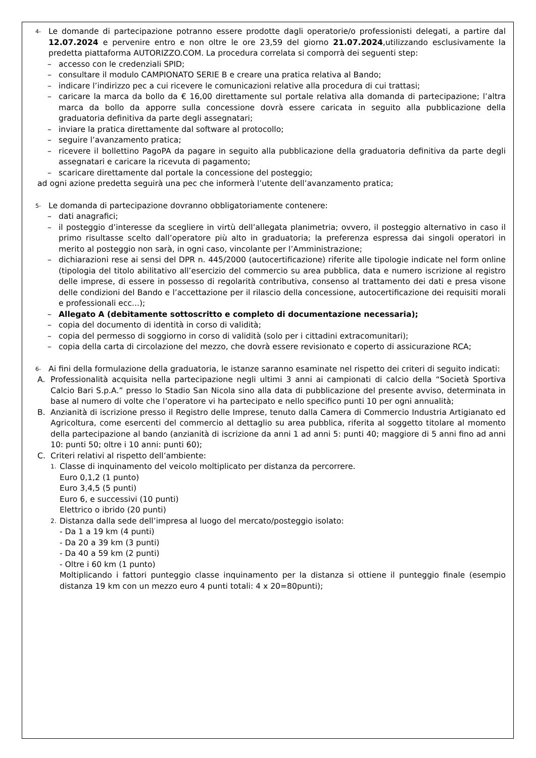4-
Le domande di partecipazione potranno essere prodotte dagli operatorie/o professionisti delegati, a partire dal 12.07.2024 e pervenire entro e non oltre le ore 23,59 del giorno 21.07.2024,utilizzando esclusivamente la predetta piattaforma AUTORIZZO.COM. La procedura correlata si comporrà dei seguenti step:
– accesso con le credenziali SPID;
– consultare il modulo CAMPIONATO SERIE B e creare una pratica relativa al Bando;
– indicare l’indirizzo pec a cui ricevere le comunicazioni relative alla procedura di cui trattasi;
– caricare la marca da bollo da € 16,00 direttamente sul portale relativa alla domanda di partecipazione; l’altra marca da bollo da apporre sulla concessione dovrà essere caricata in seguito alla pubblicazione della graduatoria definitiva da parte degli assegnatari;
– inviare la pratica direttamente dal software al protocollo;
– seguire l’avanzamento pratica;
– ricevere il bollettino PagoPA da pagare in seguito alla pubblicazione della graduatoria definitiva da parte degli assegnatari e caricare la ricevuta di pagamento;
– scaricare direttamente dal portale la concessione del posteggio;
ad ogni azione predetta seguirà una pec che informerà l’utente dell’avanzamento pratica;
5-
Le domanda di partecipazione dovranno obbligatoriamente contenere:
– dati anagrafici;
– il posteggio d’interesse da scegliere in virtù dell’allegata planimetria; ovvero, il posteggio alternativo in caso il primo risultasse scelto dall’operatore più alto in graduatoria; la preferenza espressa dai singoli operatori in merito al posteggio non sarà, in ogni caso, vincolante per l’Amministrazione;
– dichiarazioni rese ai sensi del DPR n. 445/2000 (autocertificazione) riferite alle tipologie indicate nel form online (tipologia del titolo abilitativo all’esercizio del commercio su area pubblica, data e numero iscrizione al registro delle imprese, di essere in possesso di regolarità contributiva, consenso al trattamento dei dati e presa visone delle condizioni del Bando e l’accettazione per il rilascio della concessione, autocertificazione dei requisiti morali e professionali ecc...);
– Allegato A (debitamente sottoscritto e completo di documentazione necessaria);
– copia del documento di identità in corso di validità;
– copia del permesso di soggiorno in corso di validità (solo per i cittadini extracomunitari);
– copia della carta di circolazione del mezzo, che dovrà essere revisionato e coperto di assicurazione RCA;
6-
Ai fini della formulazione della graduatoria, le istanze saranno esaminate nel rispetto dei criteri di seguito indicati:
A. Professionalità acquisita nella partecipazione negli ultimi 3 anni ai campionati di calcio della “Società Sportiva Calcio Bari S.p.A.” presso lo Stadio San Nicola sino alla data di pubblicazione del presente avviso, determinata in base al numero di volte che l’operatore vi ha partecipato e nello specifico punti 10 per ogni annualità;
B. Anzianità di iscrizione presso il Registro delle Imprese, tenuto dalla Camera di Commercio Industria Artigianato ed Agricoltura, come esercenti del commercio al dettaglio su area pubblica, riferita al soggetto titolare al momento della partecipazione al bando (anzianità di iscrizione da anni 1 ad anni 5: punti 40; maggiore di 5 anni fino ad anni 10: punti 50; oltre i 10 anni: punti 60);
C. Criteri relativi al rispetto dell’ambiente:
1. Classe di inquinamento del veicolo moltiplicato per distanza da percorrere.
Euro 0,1,2 (1 punto)
Euro 3,4,5 (5 punti)
Euro 6, e successivi (10 punti)
Elettrico o ibrido (20 punti)
2. Distanza dalla sede dell’impresa al luogo del mercato/posteggio isolato:
- Da 1 a 19 km (4 punti)
- Da 20 a 39 km (3 punti)
- Da 40 a 59 km (2 punti)
- Oltre i 60 km (1 punto)
Moltiplicando i fattori punteggio classe inquinamento per la distanza si ottiene il punteggio finale (esempio distanza 19 km con un mezzo euro 4 punti totali: 4 x 20=80punti);